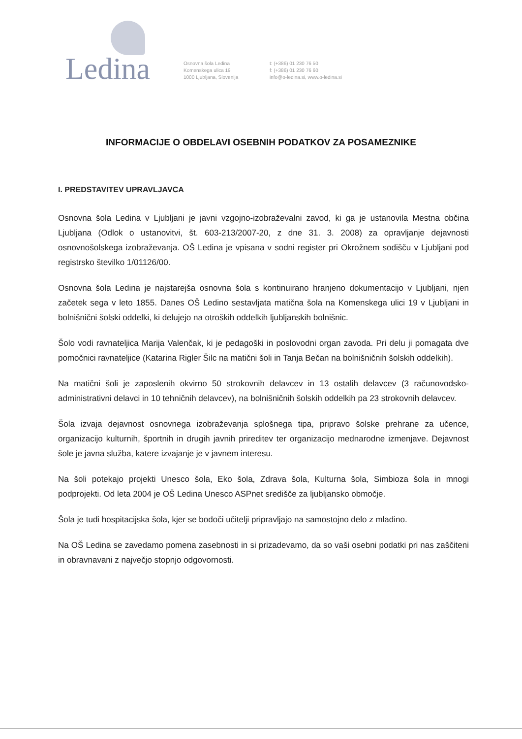Ledina
Osnovna šola Ledina
Komenskega ulica 19
1000 Ljubljana, Slovenija
t: (+386) 01 230 76 50
f: (+386) 01 230 76 60
info@o-ledina.si, www.o-ledina.si
INFORMACIJE O OBDELAVI OSEBNIH PODATKOV ZA POSAMEZNIKE
I. PREDSTAVITEV UPRAVLJAVCA
Osnovna šola Ledina v Ljubljani je javni vzgojno-izobraževalni zavod, ki ga je ustanovila Mestna občina Ljubljana (Odlok o ustanovitvi, št. 603-213/2007-20, z dne 31. 3. 2008) za opravljanje dejavnosti osnovnošolskega izobraževanja. OŠ Ledina je vpisana v sodni register pri Okrožnem sodišču v Ljubljani pod registrsko številko 1/01126/00.
Osnovna šola Ledina je najstarejša osnovna šola s kontinuirano hranjeno dokumentacijo v Ljubljani, njen začetek sega v leto 1855. Danes OŠ Ledino sestavljata matična šola na Komenskega ulici 19 v Ljubljani in bolnišnični šolski oddelki, ki delujejo na otroških oddelkih ljubljanskih bolnišnic.
Šolo vodi ravnateljica Marija Valenčak, ki je pedagoški in poslovodni organ zavoda. Pri delu ji pomagata dve pomočnici ravnateljice (Katarina Rigler Šilc na matični šoli in Tanja Bečan na bolnišničnih šolskih oddelkih).
Na matični šoli je zaposlenih okvirno 50 strokovnih delavcev in 13 ostalih delavcev (3 računovodsko-administrativni delavci in 10 tehničnih delavcev), na bolnišničnih šolskih oddelkih pa 23 strokovnih delavcev.
Šola izvaja dejavnost osnovnega izobraževanja splošnega tipa, pripravo šolske prehrane za učence, organizacijo kulturnih, športnih in drugih javnih prireditev ter organizacijo mednarodne izmenjave. Dejavnost šole je javna služba, katere izvajanje je v javnem interesu.
Na šoli potekajo projekti Unesco šola, Eko šola, Zdrava šola, Kulturna šola, Simbioza šola in mnogi podprojekti. Od leta 2004 je OŠ Ledina Unesco ASPnet središče za ljubljansko območje.
Šola je tudi hospitacijska šola, kjer se bodoči učitelji pripravljajo na samostojno delo z mladino.
Na OŠ Ledina se zavedamo pomena zasebnosti in si prizadevamo, da so vaši osebni podatki pri nas zaščiteni in obravnavani z največjo stopnjo odgovornosti.